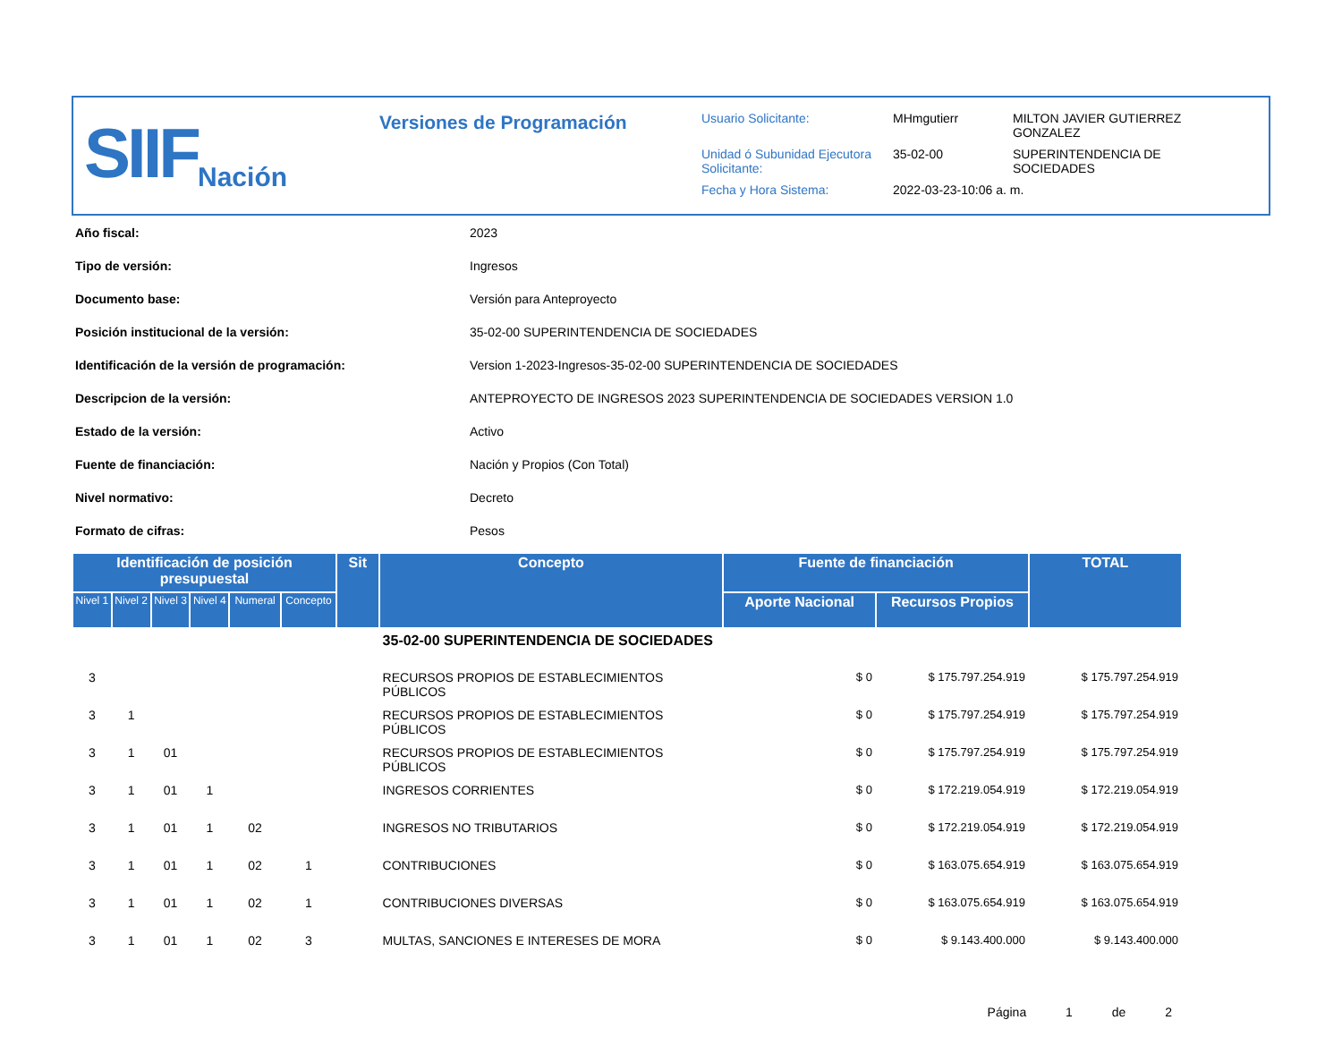SIIF Nación
Versiones de Programación
| Usuario Solicitante: | MHmgutierr | MILTON JAVIER GUTIERREZ GONZALEZ |
| Unidad ó Subunidad Ejecutora Solicitante: | 35-02-00 | SUPERINTENDENCIA DE SOCIEDADES |
| Fecha y Hora Sistema: | 2022-03-23-10:06 a. m. | |
| Año fiscal: | 2023 |
| Tipo de versión: | Ingresos |
| Documento base: | Versión para Anteproyecto |
| Posición institucional de la versión: | 35-02-00 SUPERINTENDENCIA DE SOCIEDADES |
| Identificación de la versión de programación: | Version 1-2023-Ingresos-35-02-00 SUPERINTENDENCIA DE SOCIEDADES |
| Descripcion de la versión: | ANTEPROYECTO DE INGRESOS 2023 SUPERINTENDENCIA DE SOCIEDADES VERSION 1.0 |
| Estado de la versión: | Activo |
| Fuente de financiación: | Nación y Propios (Con Total) |
| Nivel normativo: | Decreto |
| Formato de cifras: | Pesos |
| Identificación de posición presupuestal | | | | | | Sit | Concepto | Fuente de financiación | | TOTAL |
| --- | --- | --- | --- | --- | --- | --- | --- | --- | --- | --- |
| Nivel 1 | Nivel 2 | Nivel 3 | Nivel 4 | Numeral | Concepto | | | Aporte Nacional | Recursos Propios | |
| | | | | | | | 35-02-00 SUPERINTENDENCIA DE SOCIEDADES | | | |
| 3 | | | | | | | RECURSOS PROPIOS DE ESTABLECIMIENTOS PÚBLICOS | $ 0 | $ 175.797.254.919 | $ 175.797.254.919 |
| 3 | 1 | | | | | | RECURSOS PROPIOS DE ESTABLECIMIENTOS PÚBLICOS | $ 0 | $ 175.797.254.919 | $ 175.797.254.919 |
| 3 | 1 | 01 | | | | | RECURSOS PROPIOS DE ESTABLECIMIENTOS PÚBLICOS | $ 0 | $ 175.797.254.919 | $ 175.797.254.919 |
| 3 | 1 | 01 | 1 | | | | INGRESOS CORRIENTES | $ 0 | $ 172.219.054.919 | $ 172.219.054.919 |
| 3 | 1 | 01 | 1 | 02 | | | INGRESOS NO TRIBUTARIOS | $ 0 | $ 172.219.054.919 | $ 172.219.054.919 |
| 3 | 1 | 01 | 1 | 02 | 1 | | CONTRIBUCIONES | $ 0 | $ 163.075.654.919 | $ 163.075.654.919 |
| 3 | 1 | 01 | 1 | 02 | 1 | | CONTRIBUCIONES DIVERSAS | $ 0 | $ 163.075.654.919 | $ 163.075.654.919 |
| 3 | 1 | 01 | 1 | 02 | 3 | | MULTAS, SANCIONES E INTERESES DE MORA | $ 0 | $ 9.143.400.000 | $ 9.143.400.000 |
Página 1 de 2